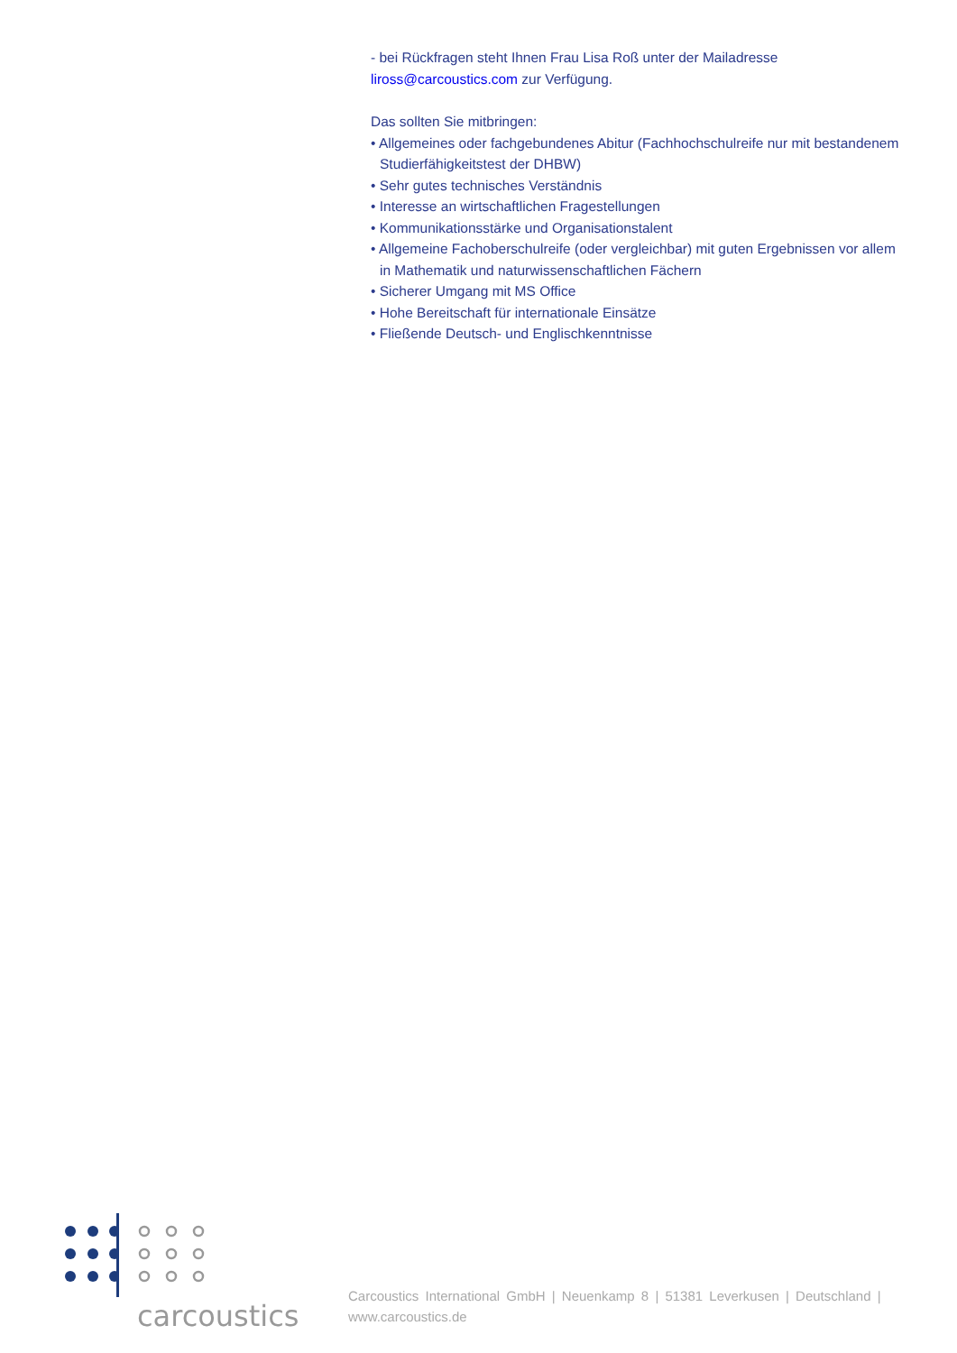- bei Rückfragen steht Ihnen Frau Lisa Roß unter der Mailadresse liross@carcoustics.com zur Verfügung.
Das sollten Sie mitbringen:
• Allgemeines oder fachgebundenes Abitur (Fachhochschulreife nur mit bestandenem Studierfähigkeitstest der DHBW)
• Sehr gutes technisches Verständnis
• Interesse an wirtschaftlichen Fragestellungen
• Kommunikationsstärke und Organisationstalent
• Allgemeine Fachoberschulreife (oder vergleichbar) mit guten Ergebnissen vor allem in Mathematik und naturwissenschaftlichen Fächern
• Sicherer Umgang mit MS Office
• Hohe Bereitschaft für internationale Einsätze
• Fließende Deutsch- und Englischkenntnisse
carcoustics
Carcoustics International GmbH | Neuenkamp 8 | 51381 Leverkusen | Deutschland | www.carcoustics.de